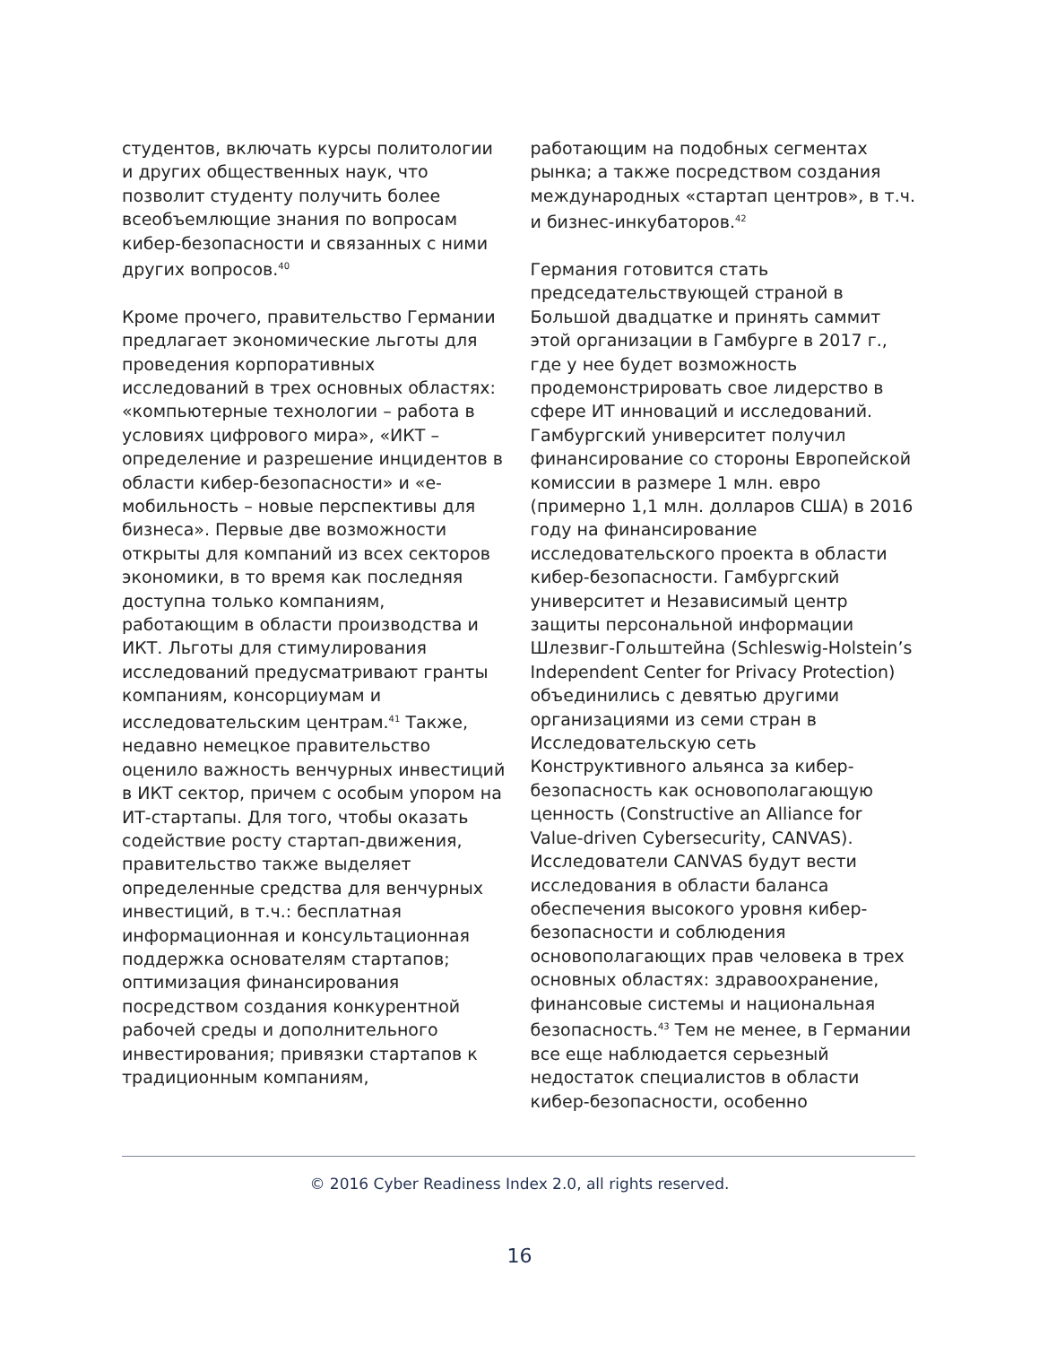студентов, включать курсы политологии и других общественных наук, что позволит студенту получить более всеобъемлющие знания по вопросам кибер-безопасности и связанных с ними других вопросов.<sup>40</sup>
Кроме прочего, правительство Германии предлагает экономические льготы для проведения корпоративных исследований в трех основных областях: «компьютерные технологии – работа в условиях цифрового мира», «ИКТ – определение и разрешение инцидентов в области кибер-безопасности» и «е-мобильность – новые перспективы для бизнеса». Первые две возможности открыты для компаний из всех секторов экономики, в то время как последняя доступна только компаниям, работающим в области производства и ИКТ. Льготы для стимулирования исследований предусматривают гранты компаниям, консорциумам и исследовательским центрам.<sup>41</sup> Также, недавно немецкое правительство оценило важность венчурных инвестиций в ИКТ сектор, причем с особым упором на ИТ-стартапы. Для того, чтобы оказать содействие росту стартап-движения, правительство также выделяет определенные средства для венчурных инвестиций, в т.ч.: бесплатная информационная и консультационная поддержка основателям стартапов; оптимизация финансирования посредством создания конкурентной рабочей среды и дополнительного инвестирования; привязки стартапов к традиционным компаниям,
работающим на подобных сегментах рынка; а также посредством создания международных «стартап центров», в т.ч. и бизнес-инкубаторов.<sup>42</sup>
Германия готовится стать председательствующей страной в Большой двадцатке и принять саммит этой организации в Гамбурге в 2017 г., где у нее будет возможность продемонстрировать свое лидерство в сфере ИТ инноваций и исследований. Гамбургский университет получил финансирование со стороны Европейской комиссии в размере 1 млн. евро (примерно 1,1 млн. долларов США) в 2016 году на финансирование исследовательского проекта в области кибер-безопасности. Гамбургский университет и Независимый центр защиты персональной информации Шлезвиг-Гольштейна (Schleswig-Holstein’s Independent Center for Privacy Protection) объединились с девятью другими организациями из семи стран в Исследовательскую сеть Конструктивного альянса за кибер-безопасность как основополагающую ценность (Constructive an Alliance for Value-driven Cybersecurity, CANVAS). Исследователи CANVAS будут вести исследования в области баланса обеспечения высокого уровня кибер-безопасности и соблюдения основополагающих прав человека в трех основных областях: здравоохранение, финансовые системы и национальная безопасность.<sup>43</sup> Тем не менее, в Германии все еще наблюдается серьезный недостаток специалистов в области кибер-безопасности, особенно
© 2016 Cyber Readiness Index 2.0, all rights reserved.
16